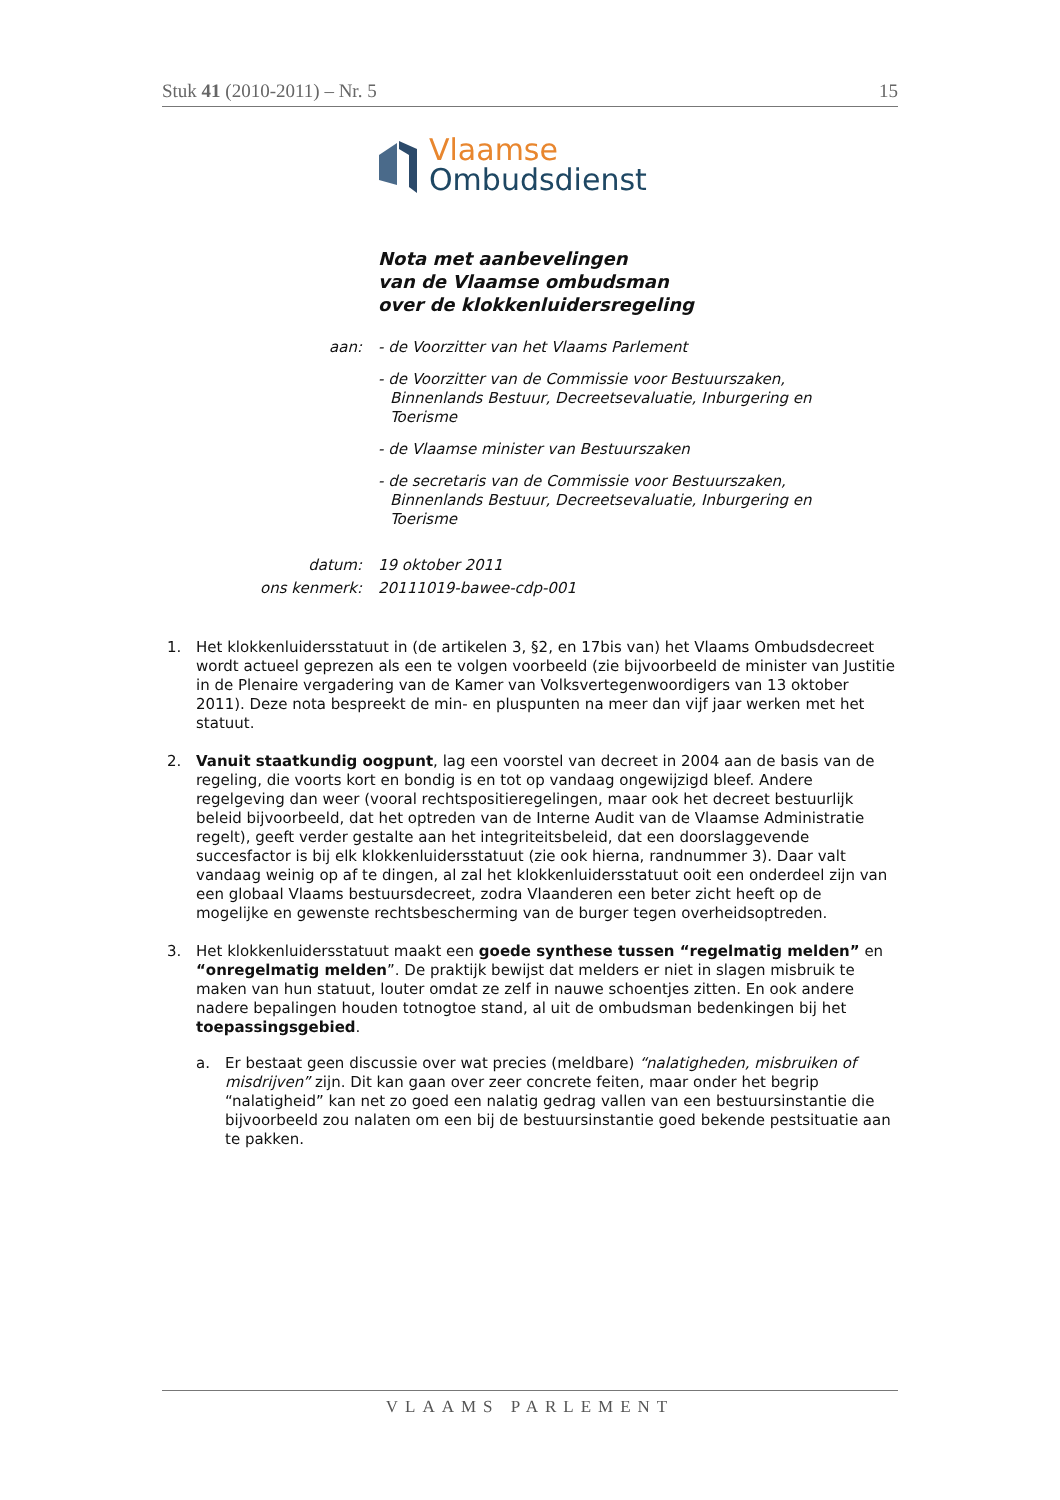Stuk 41 (2010-2011) – Nr. 5 15
Vlaamse
Ombudsdienst
Nota met aanbevelingen
van de Vlaamse ombudsman
over de klokkenluidersregeling
aan:
- de Voorzitter van het Vlaams Parlement
- de Voorzitter van de Commissie voor Bestuurszaken, Binnenlands Bestuur, Decreetsevaluatie, Inburgering en Toerisme
- de Vlaamse minister van Bestuurszaken
- de secretaris van de Commissie voor Bestuurszaken, Binnenlands Bestuur, Decreetsevaluatie, Inburgering en Toerisme
datum:
19 oktober 2011
ons kenmerk:
20111019-bawee-cdp-001
1. Het klokkenluidersstatuut in (de artikelen 3, §2, en 17bis van) het Vlaams Ombudsdecreet wordt actueel geprezen als een te volgen voorbeeld (zie bijvoorbeeld de minister van Justitie in de Plenaire vergadering van de Kamer van Volksvertegenwoordigers van 13 oktober 2011). Deze nota bespreekt de min- en pluspunten na meer dan vijf jaar werken met het statuut.
2. Vanuit staatkundig oogpunt, lag een voorstel van decreet in 2004 aan de basis van de regeling, die voorts kort en bondig is en tot op vandaag ongewijzigd bleef. Andere regelgeving dan weer (vooral rechtspositieregelingen, maar ook het decreet bestuurlijk beleid bijvoorbeeld, dat het optreden van de Interne Audit van de Vlaamse Administratie regelt), geeft verder gestalte aan het integriteitsbeleid, dat een doorslaggevende succesfactor is bij elk klokkenluidersstatuut (zie ook hierna, randnummer 3). Daar valt vandaag weinig op af te dingen, al zal het klokkenluidersstatuut ooit een onderdeel zijn van een globaal Vlaams bestuursdecreet, zodra Vlaanderen een beter zicht heeft op de mogelijke en gewenste rechtsbescherming van de burger tegen overheidsoptreden.
3. Het klokkenluidersstatuut maakt een goede synthese tussen “regelmatig melden” en “onregelmatig melden”. De praktijk bewijst dat melders er niet in slagen misbruik te maken van hun statuut, louter omdat ze zelf in nauwe schoentjes zitten. En ook andere nadere bepalingen houden totnogtoe stand, al uit de ombudsman bedenkingen bij het toepassingsgebied.
a. Er bestaat geen discussie over wat precies (meldbare) “nalatigheden, misbruiken of misdrijven” zijn. Dit kan gaan over zeer concrete feiten, maar onder het begrip “nalatigheid” kan net zo goed een nalatig gedrag vallen van een bestuursinstantie die bijvoorbeeld zou nalaten om een bij de bestuursinstantie goed bekende pestsituatie aan te pakken.
VLAAMS PARLEMENT